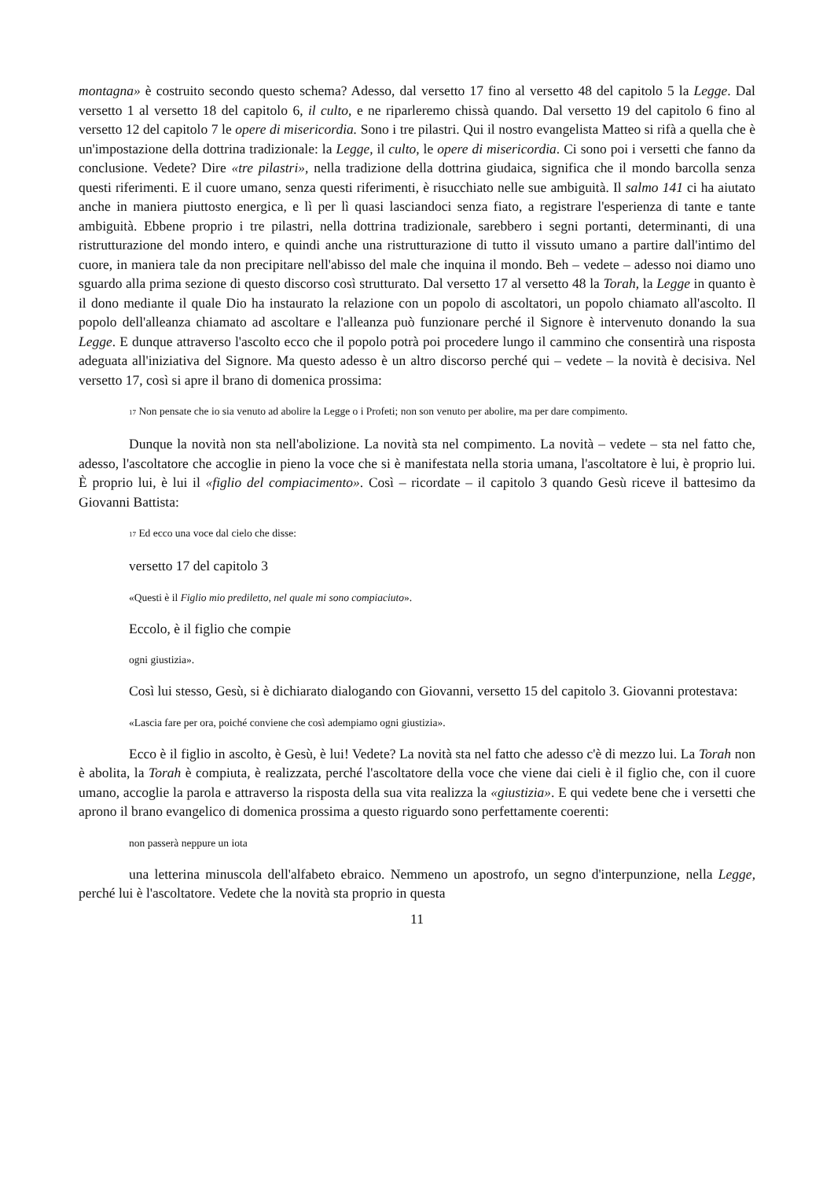montagna» è costruito secondo questo schema? Adesso, dal versetto 17 fino al versetto 48 del capitolo 5 la Legge. Dal versetto 1 al versetto 18 del capitolo 6, il culto, e ne riparleremo chissà quando. Dal versetto 19 del capitolo 6 fino al versetto 12 del capitolo 7 le opere di misericordia. Sono i tre pilastri. Qui il nostro evangelista Matteo si rifà a quella che è un'impostazione della dottrina tradizionale: la Legge, il culto, le opere di misericordia. Ci sono poi i versetti che fanno da conclusione. Vedete? Dire «tre pilastri», nella tradizione della dottrina giudaica, significa che il mondo barcolla senza questi riferimenti. E il cuore umano, senza questi riferimenti, è risucchiato nelle sue ambiguità. Il salmo 141 ci ha aiutato anche in maniera piuttosto energica, e lì per lì quasi lasciandoci senza fiato, a registrare l'esperienza di tante e tante ambiguità. Ebbene proprio i tre pilastri, nella dottrina tradizionale, sarebbero i segni portanti, determinanti, di una ristrutturazione del mondo intero, e quindi anche una ristrutturazione di tutto il vissuto umano a partire dall'intimo del cuore, in maniera tale da non precipitare nell'abisso del male che inquina il mondo. Beh – vedete – adesso noi diamo uno sguardo alla prima sezione di questo discorso così strutturato. Dal versetto 17 al versetto 48 la Torah, la Legge in quanto è il dono mediante il quale Dio ha instaurato la relazione con un popolo di ascoltatori, un popolo chiamato all'ascolto. Il popolo dell'alleanza chiamato ad ascoltare e l'alleanza può funzionare perché il Signore è intervenuto donando la sua Legge. E dunque attraverso l'ascolto ecco che il popolo potrà poi procedere lungo il cammino che consentirà una risposta adeguata all'iniziativa del Signore. Ma questo adesso è un altro discorso perché qui – vedete – la novità è decisiva. Nel versetto 17, così si apre il brano di domenica prossima:
17 Non pensate che io sia venuto ad abolire la Legge o i Profeti; non son venuto per abolire, ma per dare compimento.
Dunque la novità non sta nell'abolizione. La novità sta nel compimento. La novità – vedete – sta nel fatto che, adesso, l'ascoltatore che accoglie in pieno la voce che si è manifestata nella storia umana, l'ascoltatore è lui, è proprio lui. È proprio lui, è lui il «figlio del compiacimento». Così – ricordate – il capitolo 3 quando Gesù riceve il battesimo da Giovanni Battista:
17 Ed ecco una voce dal cielo che disse:
versetto 17 del capitolo 3
«Questi è il Figlio mio prediletto, nel quale mi sono compiaciuto».
Eccolo, è il figlio che compie
ogni giustizia».
Così lui stesso, Gesù, si è dichiarato dialogando con Giovanni, versetto 15 del capitolo 3. Giovanni protestava:
«Lascia fare per ora, poiché conviene che così adempiamo ogni giustizia».
Ecco è il figlio in ascolto, è Gesù, è lui! Vedete? La novità sta nel fatto che adesso c'è di mezzo lui. La Torah non è abolita, la Torah è compiuta, è realizzata, perché l'ascoltatore della voce che viene dai cieli è il figlio che, con il cuore umano, accoglie la parola e attraverso la risposta della sua vita realizza la «giustizia». E qui vedete bene che i versetti che aprono il brano evangelico di domenica prossima a questo riguardo sono perfettamente coerenti:
non passerà neppure un iota
una letterina minuscola dell'alfabeto ebraico. Nemmeno un apostrofo, un segno d'interpunzione, nella Legge, perché lui è l'ascoltatore. Vedete che la novità sta proprio in questa
11